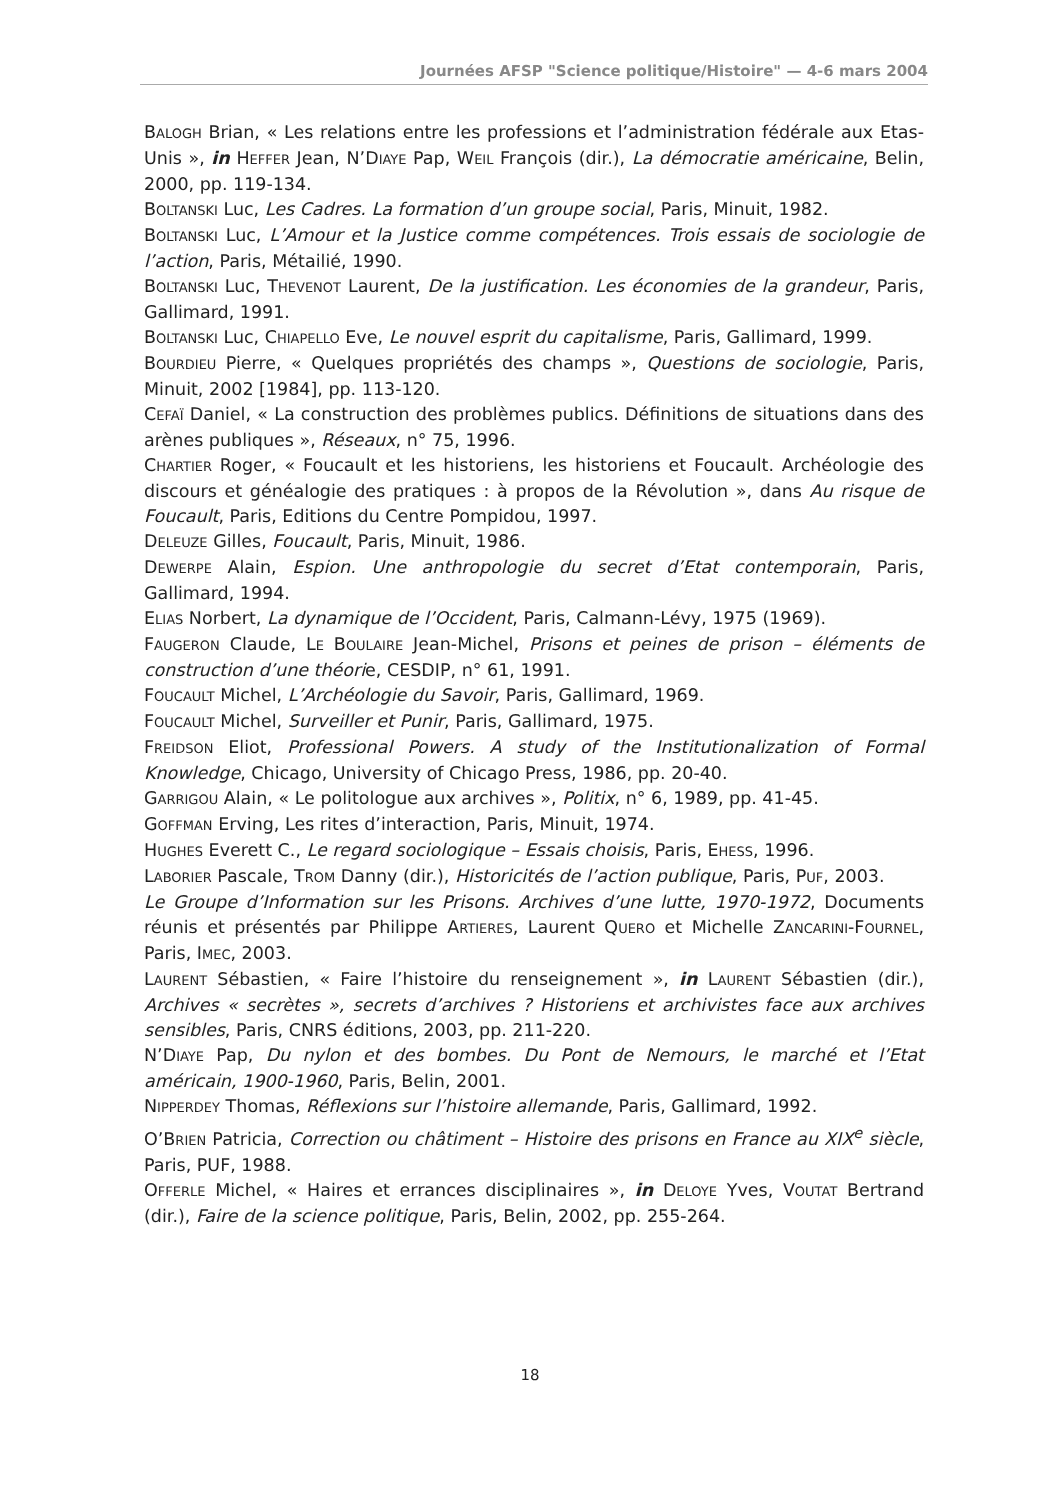Journées AFSP "Science politique/Histoire" — 4-6 mars 2004
BALOGH Brian, « Les relations entre les professions et l’administration fédérale aux Etas-Unis », in HEFFER Jean, N’DIAYE Pap, WEIL François (dir.), La démocratie américaine, Belin, 2000, pp. 119-134.
BOLTANSKI Luc, Les Cadres. La formation d’un groupe social, Paris, Minuit, 1982.
BOLTANSKI Luc, L’Amour et la Justice comme compétences. Trois essais de sociologie de l’action, Paris, Métailié, 1990.
BOLTANSKI Luc, THEVENOT Laurent, De la justification. Les économies de la grandeur, Paris, Gallimard, 1991.
BOLTANSKI Luc, CHIAPELLO Eve, Le nouvel esprit du capitalisme, Paris, Gallimard, 1999.
BOURDIEU Pierre, « Quelques propriétés des champs », Questions de sociologie, Paris, Minuit, 2002 [1984], pp. 113-120.
CEFAÏ Daniel, « La construction des problèmes publics. Définitions de situations dans des arènes publiques », Réseaux, n° 75, 1996.
CHARTIER Roger, « Foucault et les historiens, les historiens et Foucault. Archéologie des discours et généalogie des pratiques : à propos de la Révolution », dans Au risque de Foucault, Paris, Editions du Centre Pompidou, 1997.
DELEUZE Gilles, Foucault, Paris, Minuit, 1986.
DEWERPE Alain, Espion. Une anthropologie du secret d’Etat contemporain, Paris, Gallimard, 1994.
ELIAS Norbert, La dynamique de l’Occident, Paris, Calmann-Lévy, 1975 (1969).
FAUGERON Claude, LE BOULAIRE Jean-Michel, Prisons et peines de prison – éléments de construction d’une théorie, CESDIP, n° 61, 1991.
FOUCAULT Michel, L’Archéologie du Savoir, Paris, Gallimard, 1969.
FOUCAULT Michel, Surveiller et Punir, Paris, Gallimard, 1975.
FREIDSON Eliot, Professional Powers. A study of the Institutionalization of Formal Knowledge, Chicago, University of Chicago Press, 1986, pp. 20-40.
GARRIGOU Alain, « Le politologue aux archives », Politix, n° 6, 1989, pp. 41-45.
GOFFMAN Erving, Les rites d’interaction, Paris, Minuit, 1974.
HUGHES Everett C., Le regard sociologique – Essais choisis, Paris, EHESS, 1996.
LABORIER Pascale, TROM Danny (dir.), Historicités de l’action publique, Paris, PUF, 2003.
Le Groupe d’Information sur les Prisons. Archives d’une lutte, 1970-1972, Documents réunis et présentés par Philippe ARTIERES, Laurent QUERO et Michelle ZANCARINI-FOURNEL, Paris, IMEC, 2003.
LAURENT Sébastien, « Faire l’histoire du renseignement », in LAURENT Sébastien (dir.), Archives « secrètes », secrets d’archives ? Historiens et archivistes face aux archives sensibles, Paris, CNRS éditions, 2003, pp. 211-220.
N’DIAYE Pap, Du nylon et des bombes. Du Pont de Nemours, le marché et l’Etat américain, 1900-1960, Paris, Belin, 2001.
NIPPERDEY Thomas, Réflexions sur l’histoire allemande, Paris, Gallimard, 1992.
O’BRIEN Patricia, Correction ou châtiment – Histoire des prisons en France au XIX<sup>e</sup> siècle, Paris, PUF, 1988.
OFFERLE Michel, « Haires et errances disciplinaires », in DELOYE Yves, VOUTAT Bertrand (dir.), Faire de la science politique, Paris, Belin, 2002, pp. 255-264.
18